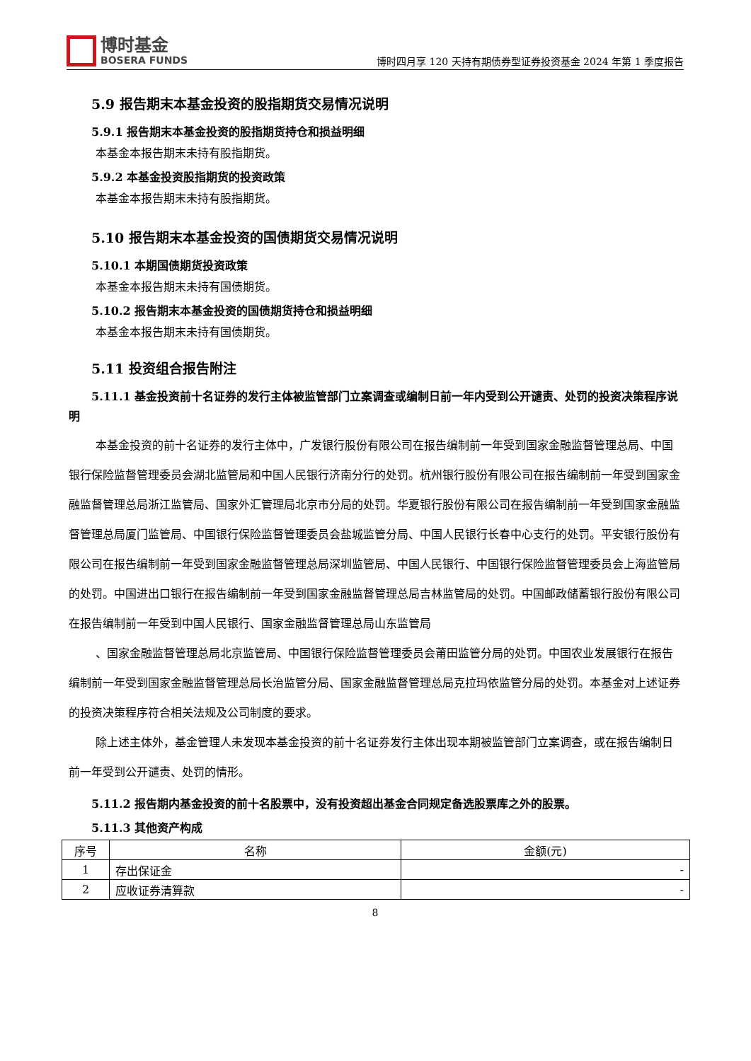博时基金
BOSERA FUNDS
博时四月享 120 天持有期债券型证券投资基金 2024 年第 1 季度报告
5.9 报告期末本基金投资的股指期货交易情况说明
5.9.1 报告期末本基金投资的股指期货持仓和损益明细
本基金本报告期末未持有股指期货。
5.9.2 本基金投资股指期货的投资政策
本基金本报告期末未持有股指期货。
5.10 报告期末本基金投资的国债期货交易情况说明
5.10.1 本期国债期货投资政策
本基金本报告期末未持有国债期货。
5.10.2 报告期末本基金投资的国债期货持仓和损益明细
本基金本报告期末未持有国债期货。
5.11 投资组合报告附注
5.11.1 基金投资前十名证券的发行主体被监管部门立案调查或编制日前一年内受到公开谴责、处罚的投资决策程序说明
本基金投资的前十名证券的发行主体中，广发银行股份有限公司在报告编制前一年受到国家金融监督管理总局、中国银行保险监督管理委员会湖北监管局和中国人民银行济南分行的处罚。杭州银行股份有限公司在报告编制前一年受到国家金融监督管理总局浙江监管局、国家外汇管理局北京市分局的处罚。华夏银行股份有限公司在报告编制前一年受到国家金融监督管理总局厦门监管局、中国银行保险监督管理委员会盐城监管分局、中国人民银行长春中心支行的处罚。平安银行股份有限公司在报告编制前一年受到国家金融监督管理总局深圳监管局、中国人民银行、中国银行保险监督管理委员会上海监管局的处罚。中国进出口银行在报告编制前一年受到国家金融监督管理总局吉林监管局的处罚。中国邮政储蓄银行股份有限公司在报告编制前一年受到中国人民银行、国家金融监督管理总局山东监管局
、国家金融监督管理总局北京监管局、中国银行保险监督管理委员会莆田监管分局的处罚。中国农业发展银行在报告编制前一年受到国家金融监督管理总局长治监管分局、国家金融监督管理总局克拉玛依监管分局的处罚。本基金对上述证券的投资决策程序符合相关法规及公司制度的要求。
除上述主体外，基金管理人未发现本基金投资的前十名证券发行主体出现本期被监管部门立案调查，或在报告编制日前一年受到公开谴责、处罚的情形。
5.11.2 报告期内基金投资的前十名股票中，没有投资超出基金合同规定备选股票库之外的股票。
5.11.3 其他资产构成
| 序号 | 名称 | 金额(元) |
| --- | --- | --- |
| 1 | 存出保证金 | - |
| 2 | 应收证券清算款 | - |
8